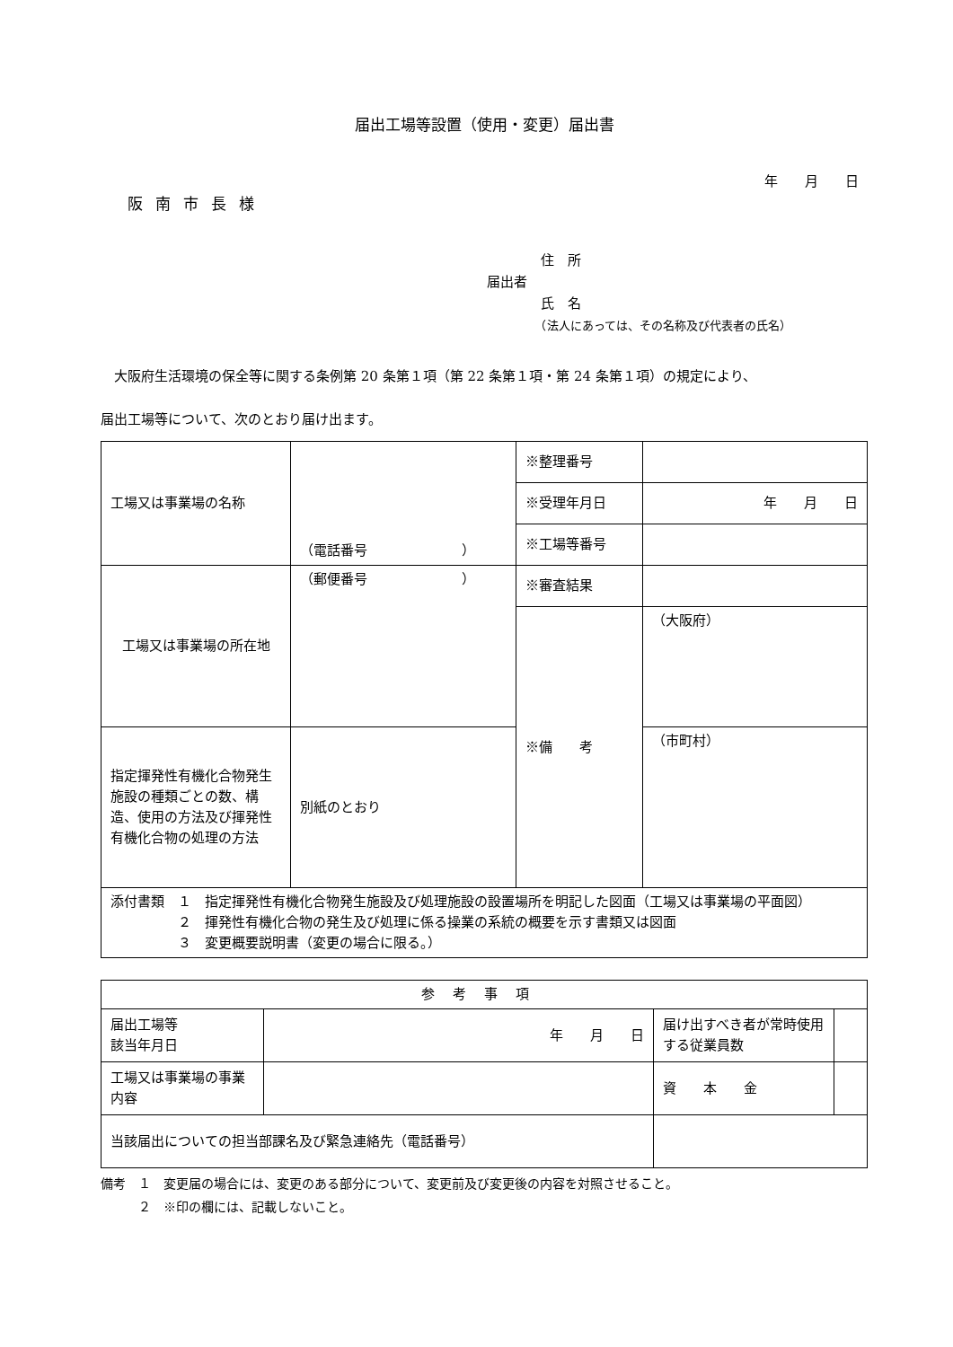届出工場等設置（使用・変更）届出書
年　　月　　日
阪南市長様
　　　　住　所
届出者
　　　　氏　名
　　　　（法人にあっては、その名称及び代表者の氏名）
　大阪府生活環境の保全等に関する条例第 20 条第１項（第 22 条第１項・第 24 条第１項）の規定により、
届出工場等について、次のとおり届け出ます。
| 工場又は事業場の名称 | （電話番号 ） | ※整理番号 | |
| | | ※受理年月日 | 年 月 日 |
| | | ※工場等番号 | |
| 工場又は事業場の所在地 | （郵便番号 ） | ※審査結果 | |
| | | ※備 考 | （大阪府） |
| 指定揮発性有機化合物発生施設の種類ごとの数、構造、使用の方法及び揮発性有機化合物の処理の方法 | 別紙のとおり | | |
| | | | （市町村） |
| 添付書類 １ 指定揮発性有機化合物発生施設及び処理施設の設置場所を明記した図面（工場又は事業場の平面図） ２ 揮発性有機化合物の発生及び処理に係る操業の系統の概要を示す書類又は図面 ３ 変更概要説明書（変更の場合に限る。） | | | |
| 参考事項 | | | |
| --- | --- | --- | --- |
| 届出工場等 該当年月日 | 年 月 日 | 届け出すべき者が常時使用する従業員数 | |
| 工場又は事業場の事業内容 | | 資 本 金 | |
| 当該届出についての担当部課名及び緊急連絡先（電話番号） | | | |
備考　１　変更届の場合には、変更のある部分について、変更前及び変更後の内容を対照させること。
　　　２　※印の欄には、記載しないこと。